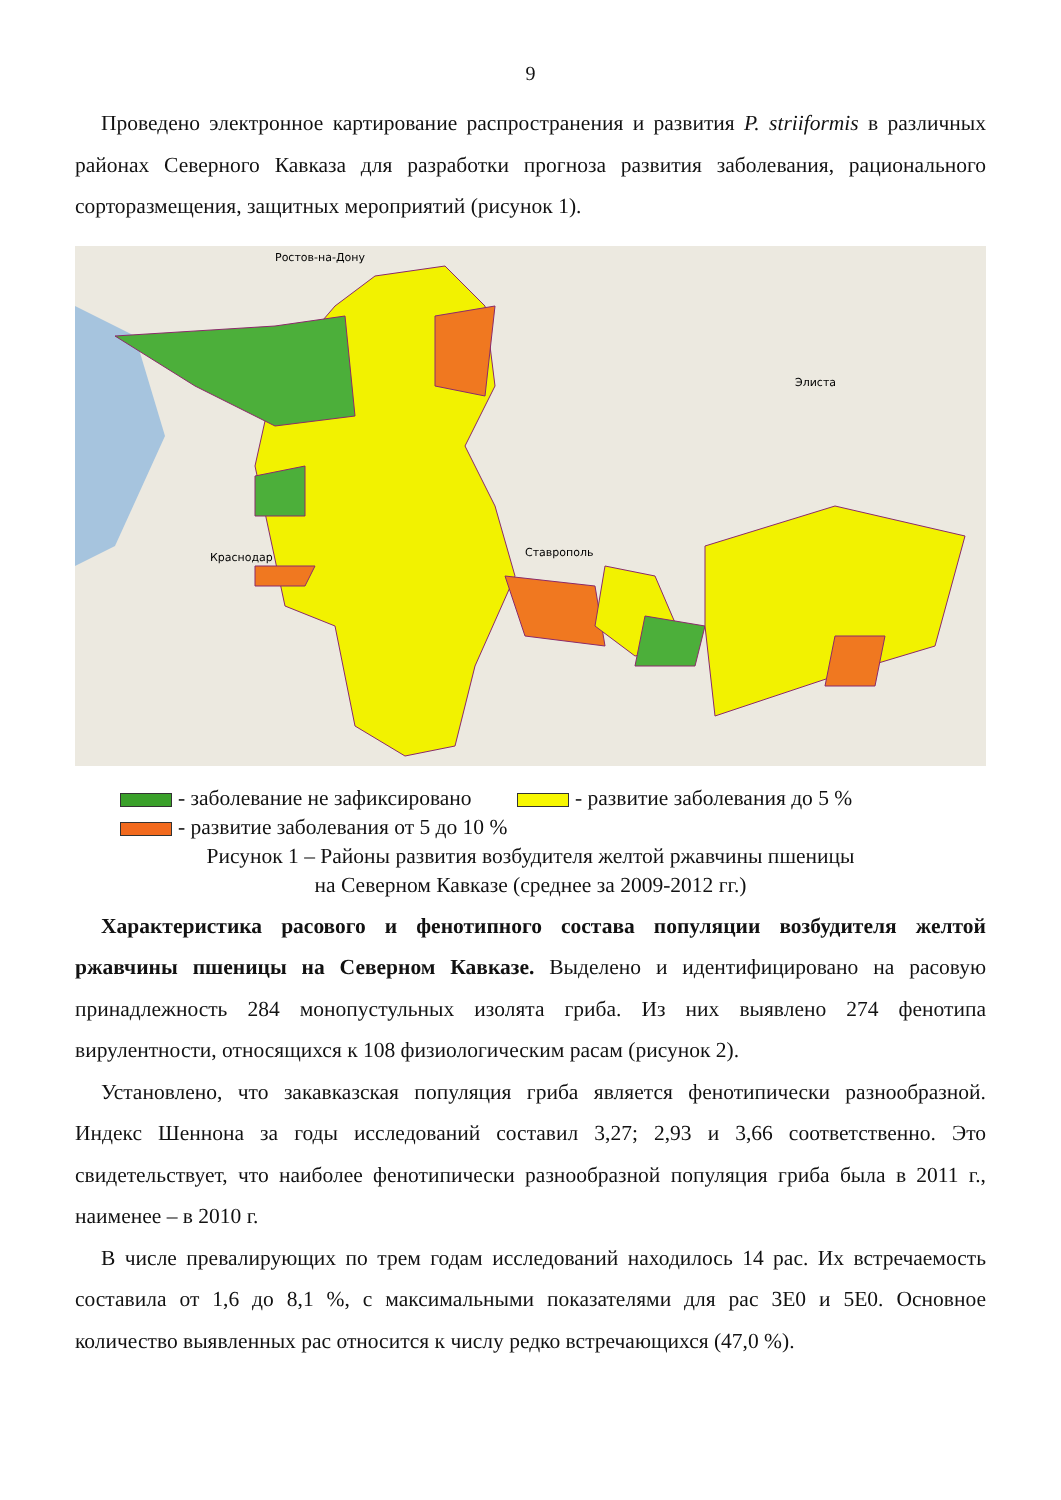9
Проведено электронное картирование распространения и развития P. striiformis в различных районах Северного Кавказа для разработки прогноза развития заболевания, рационального сорторазмещения, защитных мероприятий (рисунок 1).
Ростов-на-Дону
Элиста
Ставрополь
Краснодар
- заболевание не зафиксировано - развитие заболевания до 5 %
- развитие заболевания от 5 до 10 %
Рисунок 1 – Районы развития возбудителя желтой ржавчины пшеницы
на Северном Кавказе (среднее за 2009-2012 гг.)
Характеристика расового и фенотипного состава популяции возбудителя желтой ржавчины пшеницы на Северном Кавказе. Выделено и идентифицировано на расовую принадлежность 284 монопустульных изолята гриба. Из них выявлено 274 фенотипа вирулентности, относящихся к 108 физиологическим расам (рисунок 2).
Установлено, что закавказская популяция гриба является фенотипически разнообразной. Индекс Шеннона за годы исследований составил 3,27; 2,93 и 3,66 соответственно. Это свидетельствует, что наиболее фенотипически разнообразной популяция гриба была в 2011 г., наименее – в 2010 г.
В числе превалирующих по трем годам исследований находилось 14 рас. Их встречаемость составила от 1,6 до 8,1 %, с максимальными показателями для рас 3Е0 и 5Е0. Основное количество выявленных рас относится к числу редко встречающихся (47,0 %).